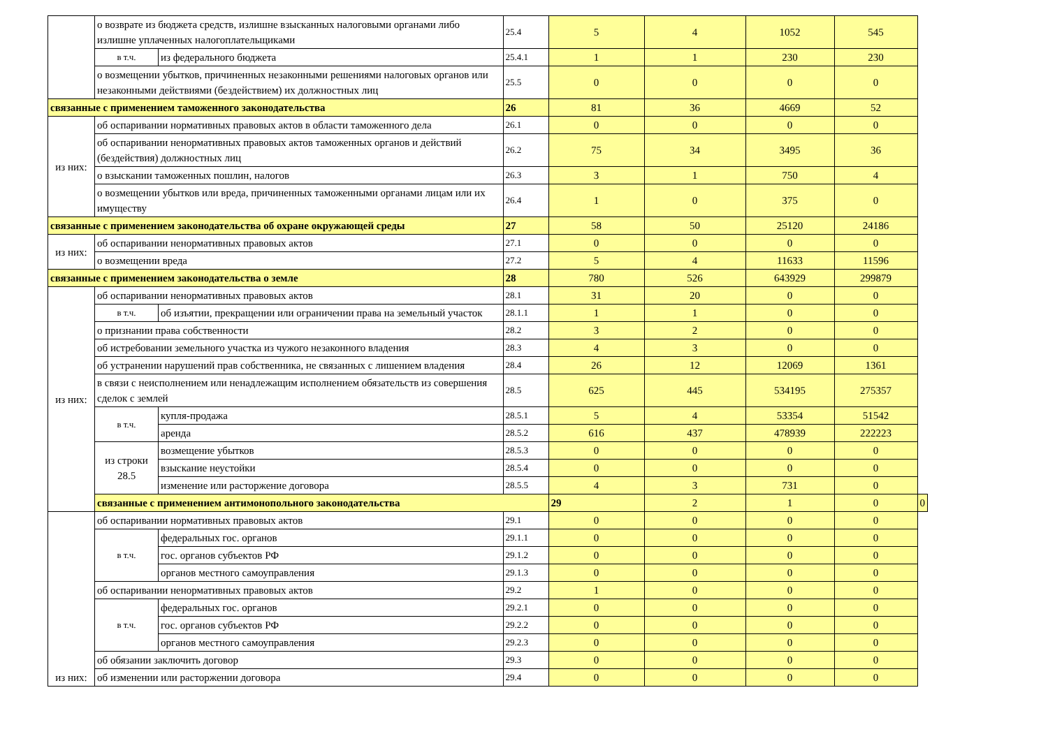| | о возврате из бюджета средств, излишне взысканных налоговыми органами либо излишне уплаченных налогоплательщиками | | 25.4 | 5 | 4 | 1052 | 545 | |
| | в т.ч. | из федерального бюджета | 25.4.1 | 1 | 1 | 230 | 230 | |
| | о возмещении убытков, причиненных незаконными решениями налоговых органов или незаконными действиями (бездействием) их должностных лиц | | 25.5 | 0 | 0 | 0 | 0 | |
| связанные с применением таможенного законодательства | | | 26 | 81 | 36 | 4669 | 52 | |
| из них: | об оспаривании нормативных правовых актов в области таможенного дела | | 26.1 | 0 | 0 | 0 | 0 | |
| | об оспаривании ненормативных правовых актов таможенных органов и действий (бездействия) должностных лиц | | 26.2 | 75 | 34 | 3495 | 36 | |
| | о взыскании таможенных пошлин, налогов | | 26.3 | 3 | 1 | 750 | 4 | |
| | о возмещении убытков или вреда, причиненных таможенными органами лицам или их имуществу | | 26.4 | 1 | 0 | 375 | 0 | |
| связанные с применением законодательства об охране окружающей среды | | | 27 | 58 | 50 | 25120 | 24186 | |
| из них: | об оспаривании ненормативных правовых актов | | 27.1 | 0 | 0 | 0 | 0 | |
| | о возмещении вреда | | 27.2 | 5 | 4 | 11633 | 11596 | |
| связанные с применением законодательства о земле | | | 28 | 780 | 526 | 643929 | 299879 | |
| из них: | об оспаривании ненормативных правовых актов | | 28.1 | 31 | 20 | 0 | 0 | |
| | в т.ч. | об изъятии, прекращении или ограничении права на земельный участок | 28.1.1 | 1 | 1 | 0 | 0 | |
| | о признании права собственности | | 28.2 | 3 | 2 | 0 | 0 | |
| | об истребовании земельного участка из чужого незаконного владения | | 28.3 | 4 | 3 | 0 | 0 | |
| | об устранении нарушений прав собственника, не связанных с лишением владения | | 28.4 | 26 | 12 | 12069 | 1361 | |
| | в связи с неисполнением или ненадлежащим исполнением обязательств из совершения сделок с землей | | 28.5 | 625 | 445 | 534195 | 275357 | |
| | в т.ч. | купля-продажа | 28.5.1 | 5 | 4 | 53354 | 51542 | |
| | | аренда | 28.5.2 | 616 | 437 | 478939 | 222223 | |
| | из строки 28.5 | возмещение убытков | 28.5.3 | 0 | 0 | 0 | 0 | |
| | | взыскание неустойки | 28.5.4 | 0 | 0 | 0 | 0 | |
| | | изменение или расторжение договора | 28.5.5 | 4 | 3 | 731 | 0 | |
| | связанные с применением антимонопольного законодательства | | | 29 | 2 | 1 | 0 | 0 |
| из них: | об оспаривании нормативных правовых актов | | 29.1 | 0 | 0 | 0 | 0 | |
| | в т.ч. | федеральных гос. органов | 29.1.1 | 0 | 0 | 0 | 0 | |
| | | гос. органов субъектов РФ | 29.1.2 | 0 | 0 | 0 | 0 | |
| | | органов местного самоуправления | 29.1.3 | 0 | 0 | 0 | 0 | |
| | об оспаривании ненормативных правовых актов | | 29.2 | 1 | 0 | 0 | 0 | |
| | в т.ч. | федеральных гос. органов | 29.2.1 | 0 | 0 | 0 | 0 | |
| | | гос. органов субъектов РФ | 29.2.2 | 0 | 0 | 0 | 0 | |
| | | органов местного самоуправления | 29.2.3 | 0 | 0 | 0 | 0 | |
| | об обязании заключить договор | | 29.3 | 0 | 0 | 0 | 0 | |
| | об изменении или расторжении договора | | 29.4 | 0 | 0 | 0 | 0 | |